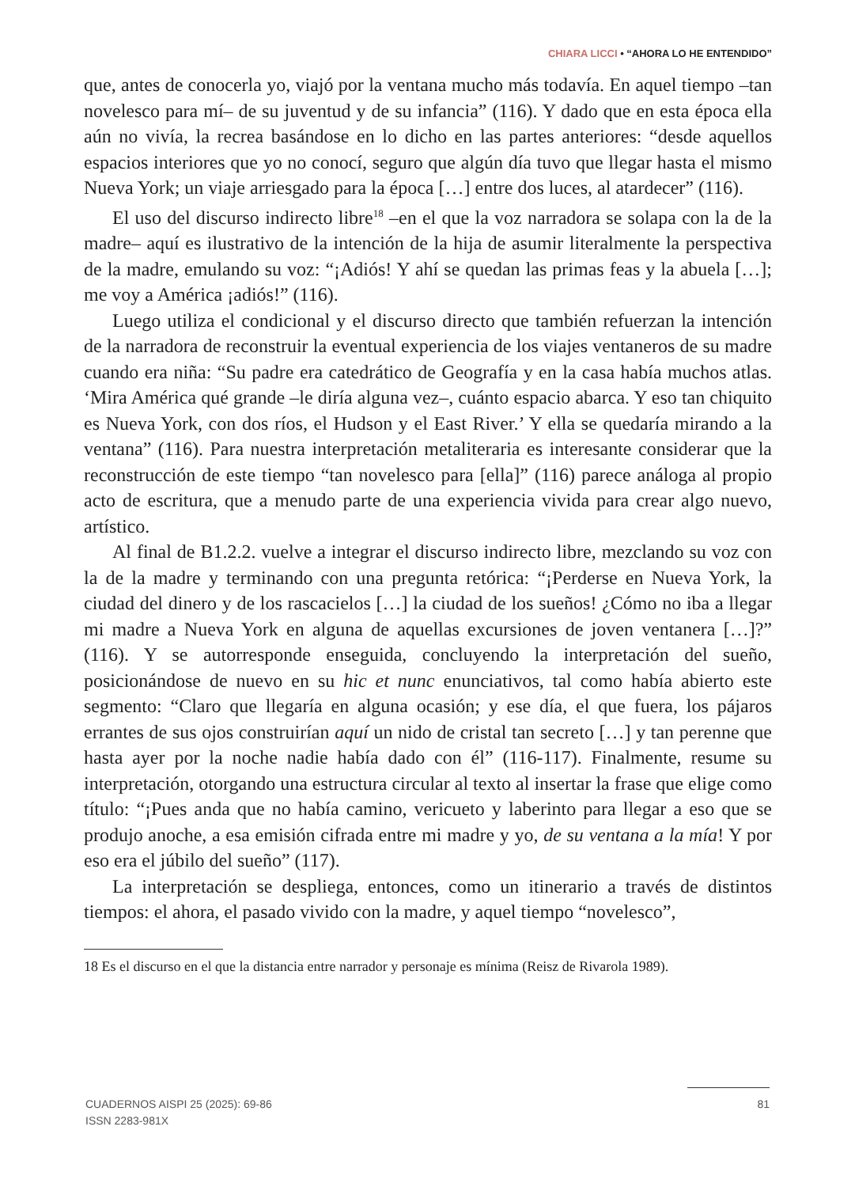CHIARA LICCI • “AHORA LO HE ENTENDIDO”
que, antes de conocerla yo, viajó por la ventana mucho más todavía. En aquel tiempo –tan novelesco para mí– de su juventud y de su infancia” (116). Y dado que en esta época ella aún no vivía, la recrea basándose en lo dicho en las partes anteriores: “desde aquellos espacios interiores que yo no conocí, seguro que algún día tuvo que llegar hasta el mismo Nueva York; un viaje arriesgado para la época […] entre dos luces, al atardecer” (116).
El uso del discurso indirecto libre<sup>18</sup> –en el que la voz narradora se solapa con la de la madre– aquí es ilustrativo de la intención de la hija de asumir literalmente la perspectiva de la madre, emulando su voz: “¡Adiós! Y ahí se quedan las primas feas y la abuela […]; me voy a América ¡adiós!” (116).
Luego utiliza el condicional y el discurso directo que también refuerzan la intención de la narradora de reconstruir la eventual experiencia de los viajes ventaneros de su madre cuando era niña: “Su padre era catedrático de Geografía y en la casa había muchos atlas. ‘Mira América qué grande –le diría alguna vez–, cuánto espacio abarca. Y eso tan chiquito es Nueva York, con dos ríos, el Hudson y el East River.’ Y ella se quedaría mirando a la ventana” (116). Para nuestra interpretación metaliteraria es interesante considerar que la reconstrucción de este tiempo “tan novelesco para [ella]” (116) parece análoga al propio acto de escritura, que a menudo parte de una experiencia vivida para crear algo nuevo, artístico.
Al final de B1.2.2. vuelve a integrar el discurso indirecto libre, mezclando su voz con la de la madre y terminando con una pregunta retórica: “¡Perderse en Nueva York, la ciudad del dinero y de los rascacielos […] la ciudad de los sueños! ¿Cómo no iba a llegar mi madre a Nueva York en alguna de aquellas excursiones de joven ventanera […]?” (116). Y se autorresponde enseguida, concluyendo la interpretación del sueño, posicionándose de nuevo en su hic et nunc enunciativos, tal como había abierto este segmento: “Claro que llegaría en alguna ocasión; y ese día, el que fuera, los pájaros errantes de sus ojos construirían aquí un nido de cristal tan secreto […] y tan perenne que hasta ayer por la noche nadie había dado con él” (116-117). Finalmente, resume su interpretación, otorgando una estructura circular al texto al insertar la frase que elige como título: “¡Pues anda que no había camino, vericueto y laberinto para llegar a eso que se produjo anoche, a esa emisión cifrada entre mi madre y yo, de su ventana a la mía! Y por eso era el júbilo del sueño” (117).
La interpretación se despliega, entonces, como un itinerario a través de distintos tiempos: el ahora, el pasado vivido con la madre, y aquel tiempo “novelesco”,
18 Es el discurso en el que la distancia entre narrador y personaje es mínima (Reisz de Rivarola 1989).
81 CUADERNOS AISPI 25 (2025): 69-86
ISSN 2283-981X